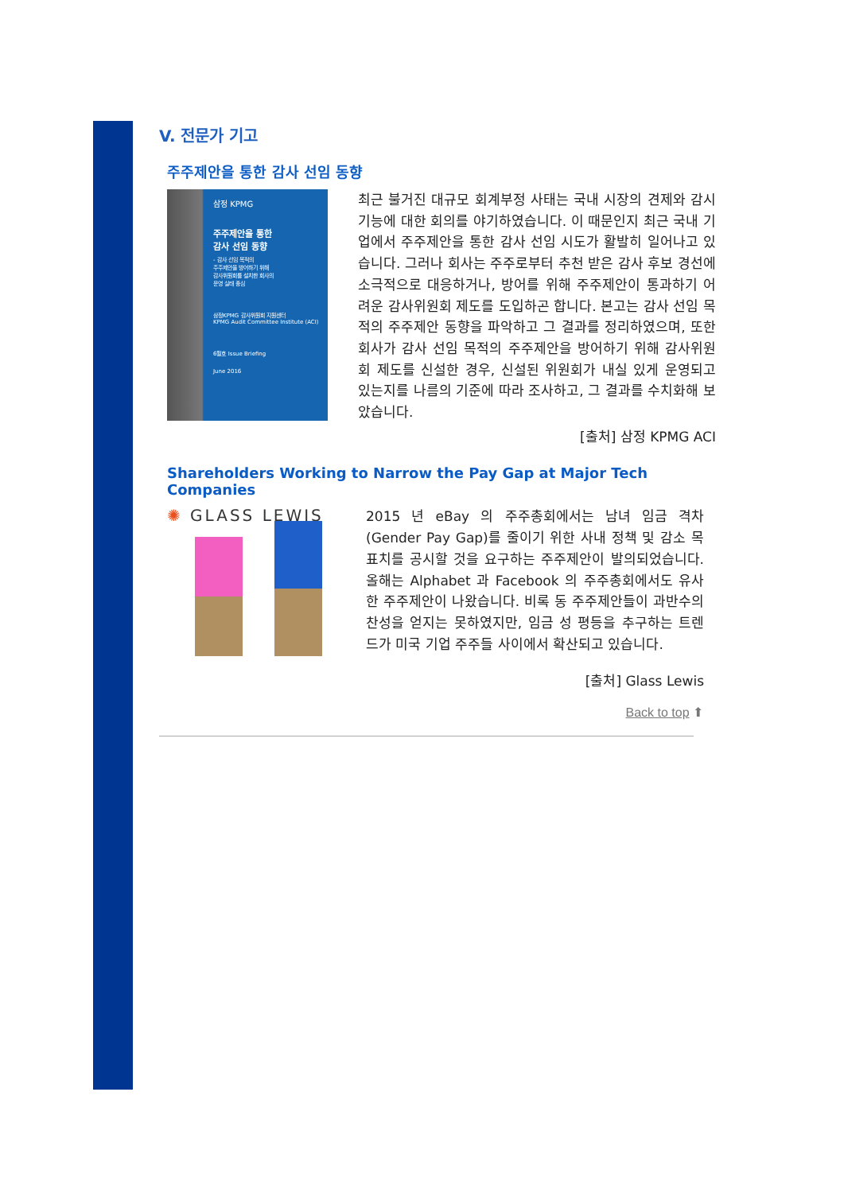V. 전문가 기고
주주제안을 통한 감사 선임 동향
삼정 KPMG
주주제안을 통한
감사 선임 동향
- 감사 선임 목적의
주주제안을 방어하기 위해
감사위원회를 설치한 회사의
운영 실태 중심
삼정KPMG 감사위원회 지원센터
KPMG Audit Committee Institute (ACI)
6월호 Issue Briefing
June 2016
최근 불거진 대규모 회계부정 사태는 국내 시장의 견제와 감시 기능에 대한 회의를 야기하였습니다. 이 때문인지 최근 국내 기업에서 주주제안을 통한 감사 선임 시도가 활발히 일어나고 있습니다. 그러나 회사는 주주로부터 추천 받은 감사 후보 경선에 소극적으로 대응하거나, 방어를 위해 주주제안이 통과하기 어려운 감사위원회 제도를 도입하곤 합니다. 본고는 감사 선임 목적의 주주제안 동향을 파악하고 그 결과를 정리하였으며, 또한 회사가 감사 선임 목적의 주주제안을 방어하기 위해 감사위원회 제도를 신설한 경우, 신설된 위원회가 내실 있게 운영되고 있는지를 나름의 기준에 따라 조사하고, 그 결과를 수치화해 보았습니다.
[출처] 삼정 KPMG ACI
Shareholders Working to Narrow the Pay Gap at Major Tech Companies
✺ GLASS LEWIS
2015 년 eBay 의 주주총회에서는 남녀 임금 격차(Gender Pay Gap)를 줄이기 위한 사내 정책 및 감소 목표치를 공시할 것을 요구하는 주주제안이 발의되었습니다. 올해는 Alphabet 과 Facebook 의 주주총회에서도 유사한 주주제안이 나왔습니다. 비록 동 주주제안들이 과반수의 찬성을 얻지는 못하였지만, 임금 성 평등을 추구하는 트렌드가 미국 기업 주주들 사이에서 확산되고 있습니다.
[출처] Glass Lewis
Back to top ⬆